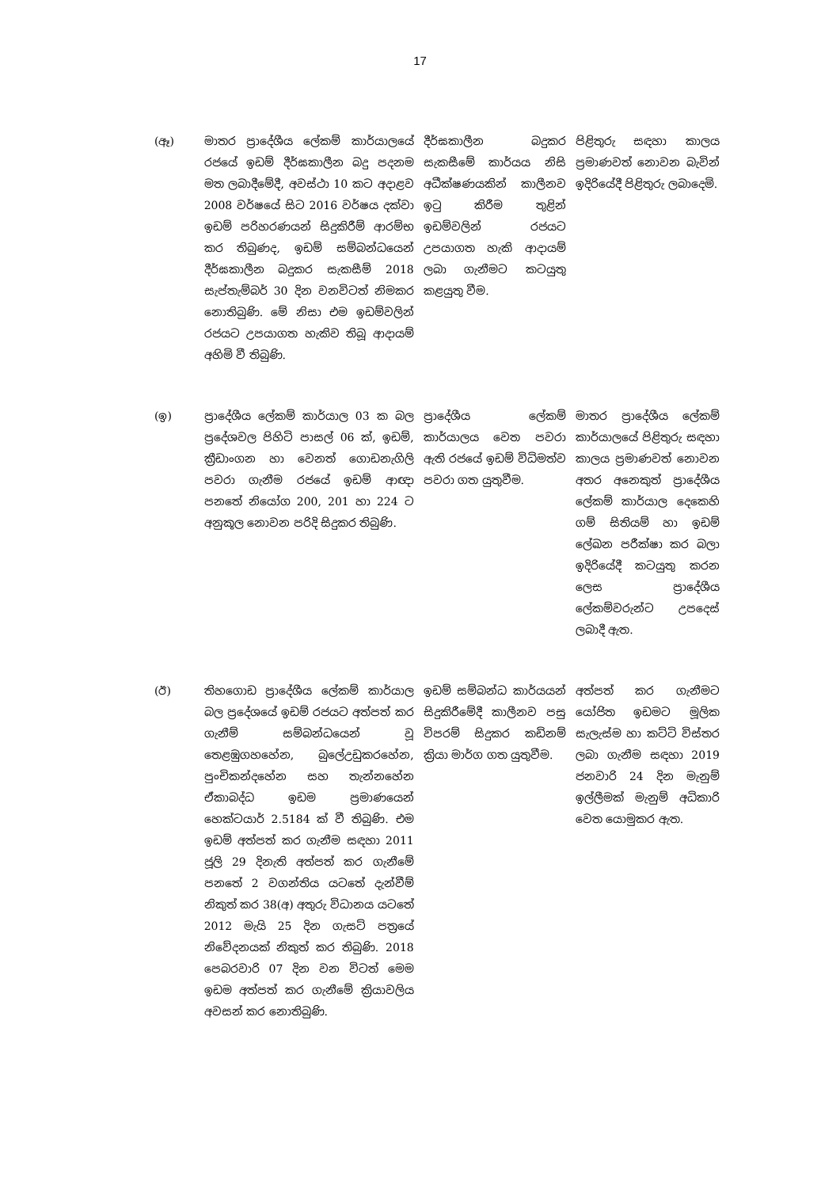17
| (ඈ) | මාතර ප්‍රාදේශීය ලේකම් කාර්යාලයේ රජයේ ඉඩම් දීර්ඝකාලීන බදු පදනම මත ලබාදීමේදී, අවස්ථා 10 කට අදාළව 2008 වර්ෂයේ සිට 2016 වර්ෂය දක්වා ඉඩම් පරිහරණයන් සිදුකිරීම් ආරම්භ කර තිබුණද, ඉඩම් සම්බන්ධයෙන් දීර්ඝකාලීන බදුකර සැකසීම් 2018 සැප්තැම්බර් 30 දින වනවිටත් නිමකර නොතිබුණි. මේ නිසා එම ඉඩම්වලින් රජයට උපයාගත හැකිව තිබූ ආදායම් අහිමි වී තිබුණි. | දීර්ඝකාලීන බදුකර සැකසීමේ කාර්යය නිසි අධීක්ෂණයකින් කාලීනව ඉටු කිරීම තුළින් ඉඩම්වලින් රජයට උපයාගත හැකි ආදායම් ලබා ගැනීමට කටයුතු කළයුතු වීම. | පිළිතුරු සඳහා කාලය ප්‍රමාණවත් නොවන බැවින් ඉදිරියේදී පිළිතුරු ලබාදෙමි. |
| (ඉ) | ප්‍රාදේශීය ලේකම් කාර්යාල 03 ක බල ප්‍රදේශවල පිහිටි පාසල් 06 ක්, ඉඩම්, ක්‍රීඩාංගන හා වෙනත් ගොඩනැගිලි පවරා ගැනීම රජයේ ඉඩම් ආඥා පනතේ නියෝග 200, 201 හා 224 ට අනුකූල නොවන පරිදි සිදුකර තිබුණි. | ප්‍රාදේශීය ලේකම් කාර්යාලය වෙත පවරා ඇති රජයේ ඉඩම් විධිමත්ව පවරා ගත යුතුවීම. | මාතර ප්‍රාදේශීය ලේකම් කාර්යාලයේ පිළිතුරු සඳහා කාලය ප්‍රමාණවත් නොවන අතර අනෙකුත් ප්‍රාදේශීය ලේකම් කාර්යාල දෙකෙහි ගම් සිතියම් හා ඉඩම් ලේඛන පරීක්ෂා කර බලා ඉදිරියේදී කටයුතු කරන ලෙස ප්‍රාදේශීය ලේකම්වරුන්ට උපදෙස් ලබාදී ඇත. |
| (ඊ) | තිහගොඩ ප්‍රාදේශීය ලේකම් කාර්යාල බල ප්‍රදේශයේ ඉඩම් රජයට අත්පත් කර ගැනීම් සම්බන්ධයෙන් වූ තෙළඹුගහහේන, බුලේඋඩුකරහේන, පුංචිකන්දහේන සහ තැන්නහේන ඒකාබද්ධ ඉඩම ප්‍රමාණයෙන් හෙක්ටයාර් 2.5184 ක් වී තිබුණි. එම ඉඩම් අත්පත් කර ගැනීම සඳහා 2011 ජූලි 29 දිනැති අත්පත් කර ගැනීමේ පනතේ 2 වගන්තිය යටතේ දැන්වීම් නිකුත් කර 38(අ) අතුරු විධානය යටතේ 2012 මැයි 25 දින ගැසට් පත්‍රයේ නිවේදනයක් නිකුත් කර තිබුණි. 2018 පෙබරවාරි 07 දින වන විටත් මෙම ඉඩම අත්පත් කර ගැනීමේ ක්‍රියාවලිය අවසන් කර නොතිබුණි. | ඉඩම් සම්බන්ධ කාර්යයන් සිදුකිරීමේදී කාලීනව පසු විපරම් සිදුකර කඩිනම් ක්‍රියා මාර්ග ගත යුතුවීම. | අත්පත් කර ගැනීමට යෝජිත ඉඩමට මූලික සැලැස්ම හා කට්ටි විස්තර ලබා ගැනීම සඳහා 2019 ජනවාරි 24 දින මැනුම් ඉල්ලීමක් මැනුම් අධිකාරි වෙත යොමුකර ඇත. |